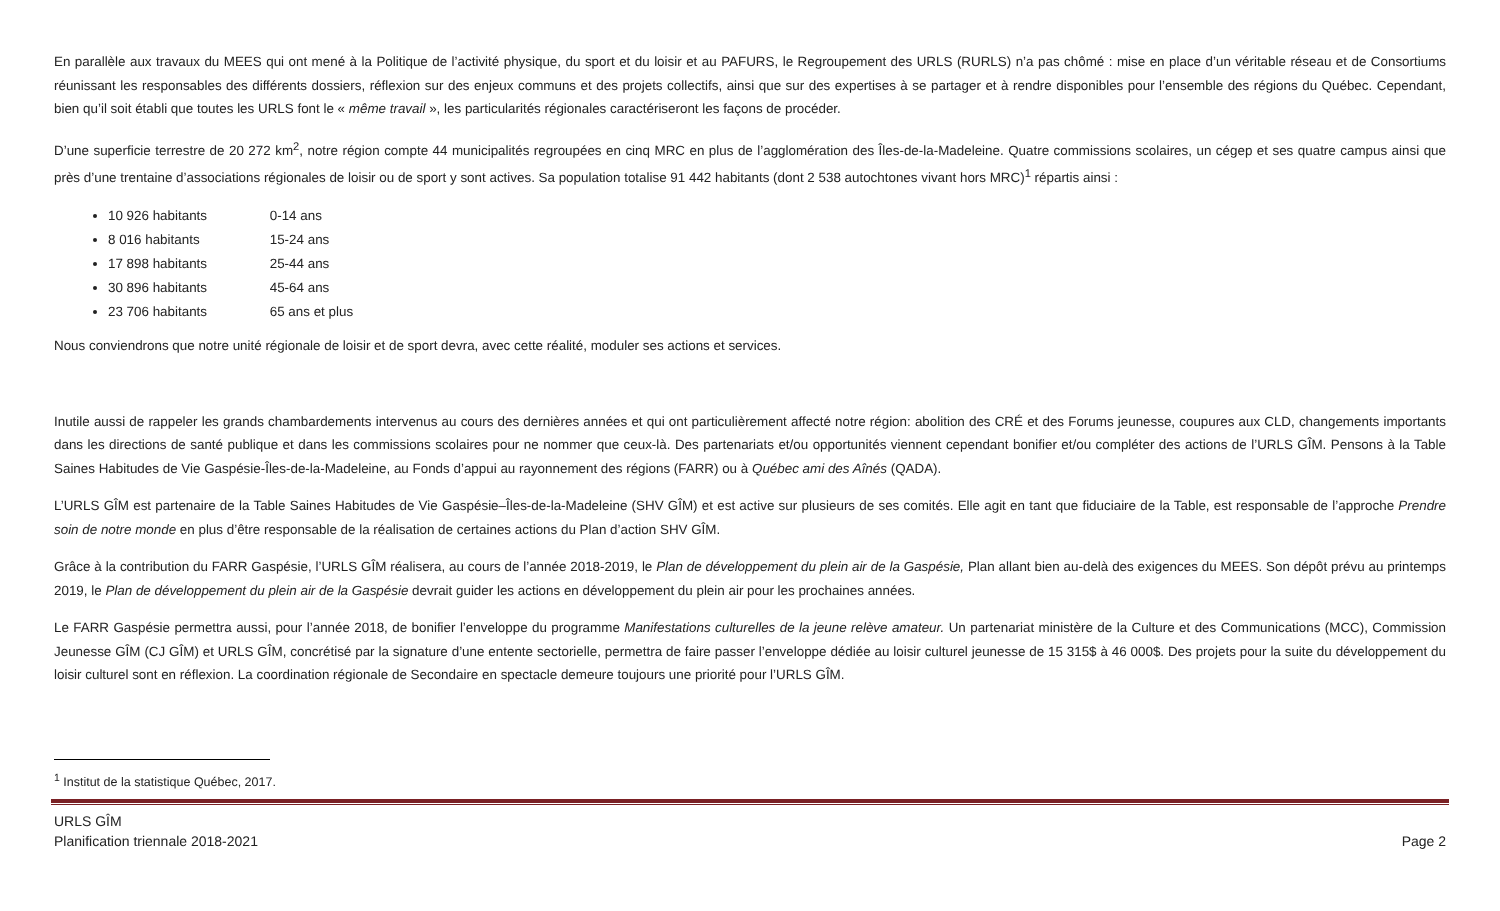En parallèle aux travaux du MEES qui ont mené à la Politique de l’activité physique, du sport et du loisir et au PAFURS, le Regroupement des URLS (RURLS) n’a pas chômé : mise en place d’un véritable réseau et de Consortiums réunissant les responsables des différents dossiers, réflexion sur des enjeux communs et des projets collectifs, ainsi que sur des expertises à se partager et à rendre disponibles pour l’ensemble des régions du Québec. Cependant, bien qu’il soit établi que toutes les URLS font le « même travail », les particularités régionales caractériseront les façons de procéder.
D’une superficie terrestre de 20 272 km<sup>2</sup>, notre région compte 44 municipalités regroupées en cinq MRC en plus de l’agglomération des Îles-de-la-Madeleine. Quatre commissions scolaires, un cégep et ses quatre campus ainsi que près d’une trentaine d’associations régionales de loisir ou de sport y sont actives. Sa population totalise 91 442 habitants (dont 2 538 autochtones vivant hors MRC)<sup>1</sup> répartis ainsi :
10 926 habitants 0-14 ans
8 016 habitants 15-24 ans
17 898 habitants 25-44 ans
30 896 habitants 45-64 ans
23 706 habitants 65 ans et plus
Nous conviendrons que notre unité régionale de loisir et de sport devra, avec cette réalité, moduler ses actions et services.
Inutile aussi de rappeler les grands chambardements intervenus au cours des dernières années et qui ont particulièrement affecté notre région: abolition des CRÉ et des Forums jeunesse, coupures aux CLD, changements importants dans les directions de santé publique et dans les commissions scolaires pour ne nommer que ceux-là. Des partenariats et/ou opportunités viennent cependant bonifier et/ou compléter des actions de l’URLS GÎM. Pensons à la Table Saines Habitudes de Vie Gaspésie-Îles-de-la-Madeleine, au Fonds d’appui au rayonnement des régions (FARR) ou à Québec ami des Aînés (QADA).
L’URLS GÎM est partenaire de la Table Saines Habitudes de Vie Gaspésie–Îles-de-la-Madeleine (SHV GÎM) et est active sur plusieurs de ses comités. Elle agit en tant que fiduciaire de la Table, est responsable de l’approche Prendre soin de notre monde en plus d’être responsable de la réalisation de certaines actions du Plan d’action SHV GÎM.
Grâce à la contribution du FARR Gaspésie, l’URLS GÎM réalisera, au cours de l’année 2018-2019, le Plan de développement du plein air de la Gaspésie, Plan allant bien au-delà des exigences du MEES. Son dépôt prévu au printemps 2019, le Plan de développement du plein air de la Gaspésie devrait guider les actions en développement du plein air pour les prochaines années.
Le FARR Gaspésie permettra aussi, pour l’année 2018, de bonifier l’enveloppe du programme Manifestations culturelles de la jeune relève amateur. Un partenariat ministère de la Culture et des Communications (MCC), Commission Jeunesse GÎM (CJ GÎM) et URLS GÎM, concrétisé par la signature d’une entente sectorielle, permettra de faire passer l’enveloppe dédiée au loisir culturel jeunesse de 15 315$ à 46 000$. Des projets pour la suite du développement du loisir culturel sont en réflexion. La coordination régionale de Secondaire en spectacle demeure toujours une priorité pour l’URLS GÎM.
<sup>1</sup> Institut de la statistique Québec, 2017.
URLS GÎM
Planification triennale 2018-2021
Page 2